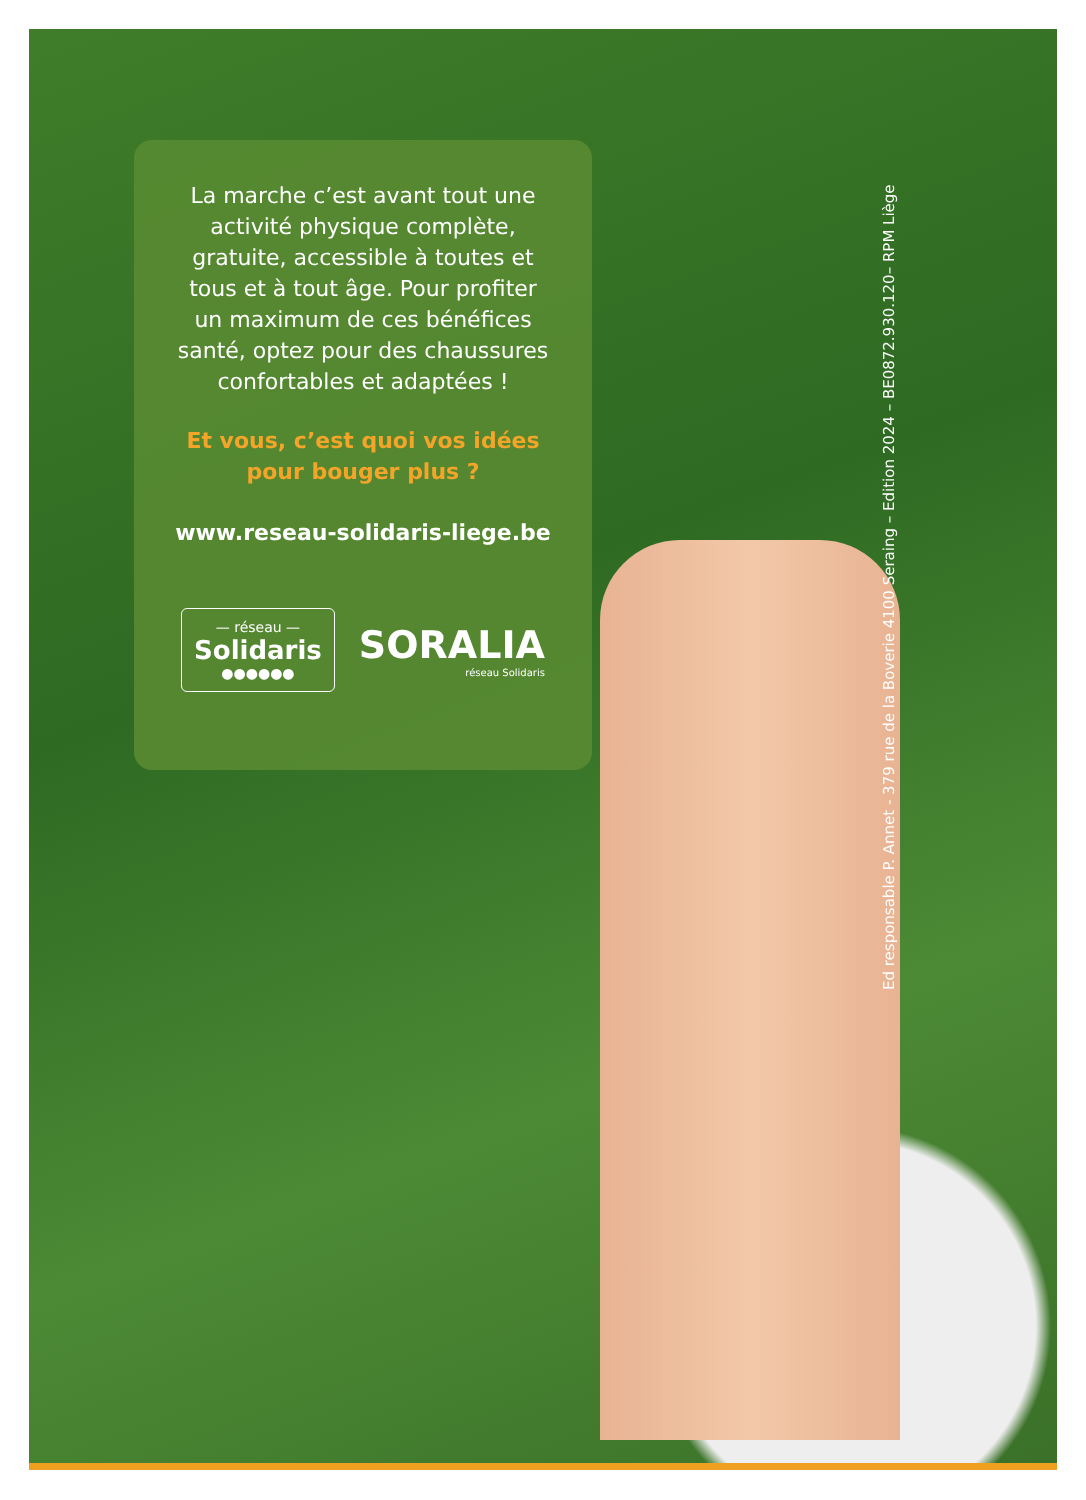La marche c’est avant tout une activité physique complète, gratuite, accessible à toutes et tous et à tout âge. Pour profiter un maximum de ces bénéfices santé, optez pour des chaussures confortables et adaptées !
Et vous, c’est quoi vos idées pour bouger plus ?
www.reseau-solidaris-liege.be
— réseau —
Solidaris
●●●●●●
SORALIA
réseau Solidaris
Ed responsable P. Annet - 379 rue de la Boverie 4100 Seraing – Edition 2024 – BE0872.930.120– RPM Liège